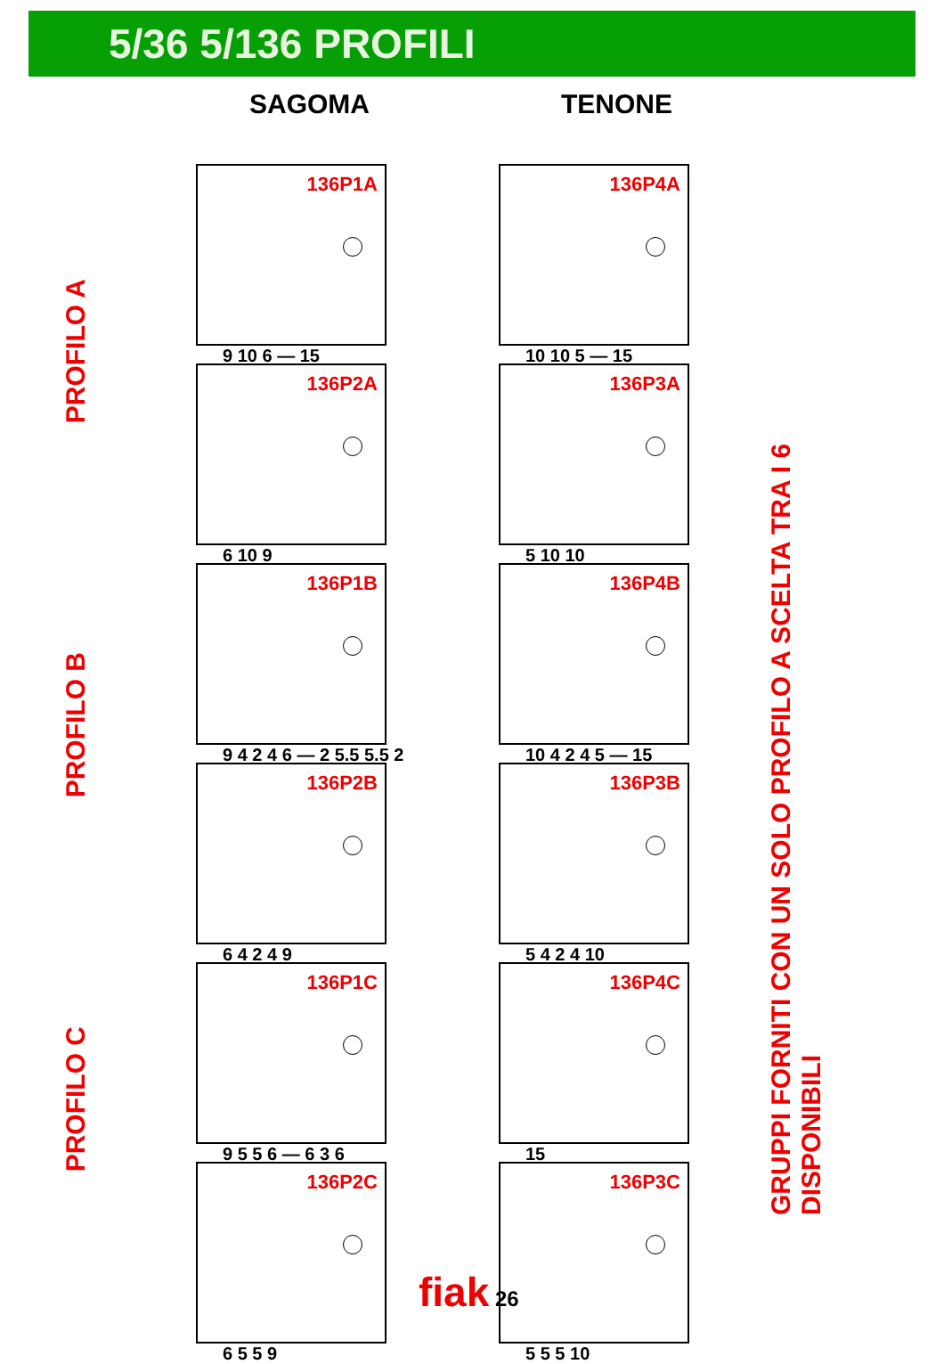5/36 5/136 PROFILI
SAGOMA TENONE
PROFILO A
PROFILO B
PROFILO C
136P1A
9 10 6 — 15
136P4A
10 10 5 — 15
136P2A
6 10 9
136P3A
5 10 10
136P1B
9 4 2 4 6 — 2 5.5 5.5 2
136P4B
10 4 2 4 5 — 15
136P2B
6 4 2 4 9
136P3B
5 4 2 4 10
136P1C
9 5 5 6 — 6 3 6
136P4C
15
136P2C
6 5 5 9
136P3C
5 5 5 10
GRUPPI FORNITI CON UN SOLO PROFILO A SCELTA TRA I 6 DISPONIBILI
fiak 26